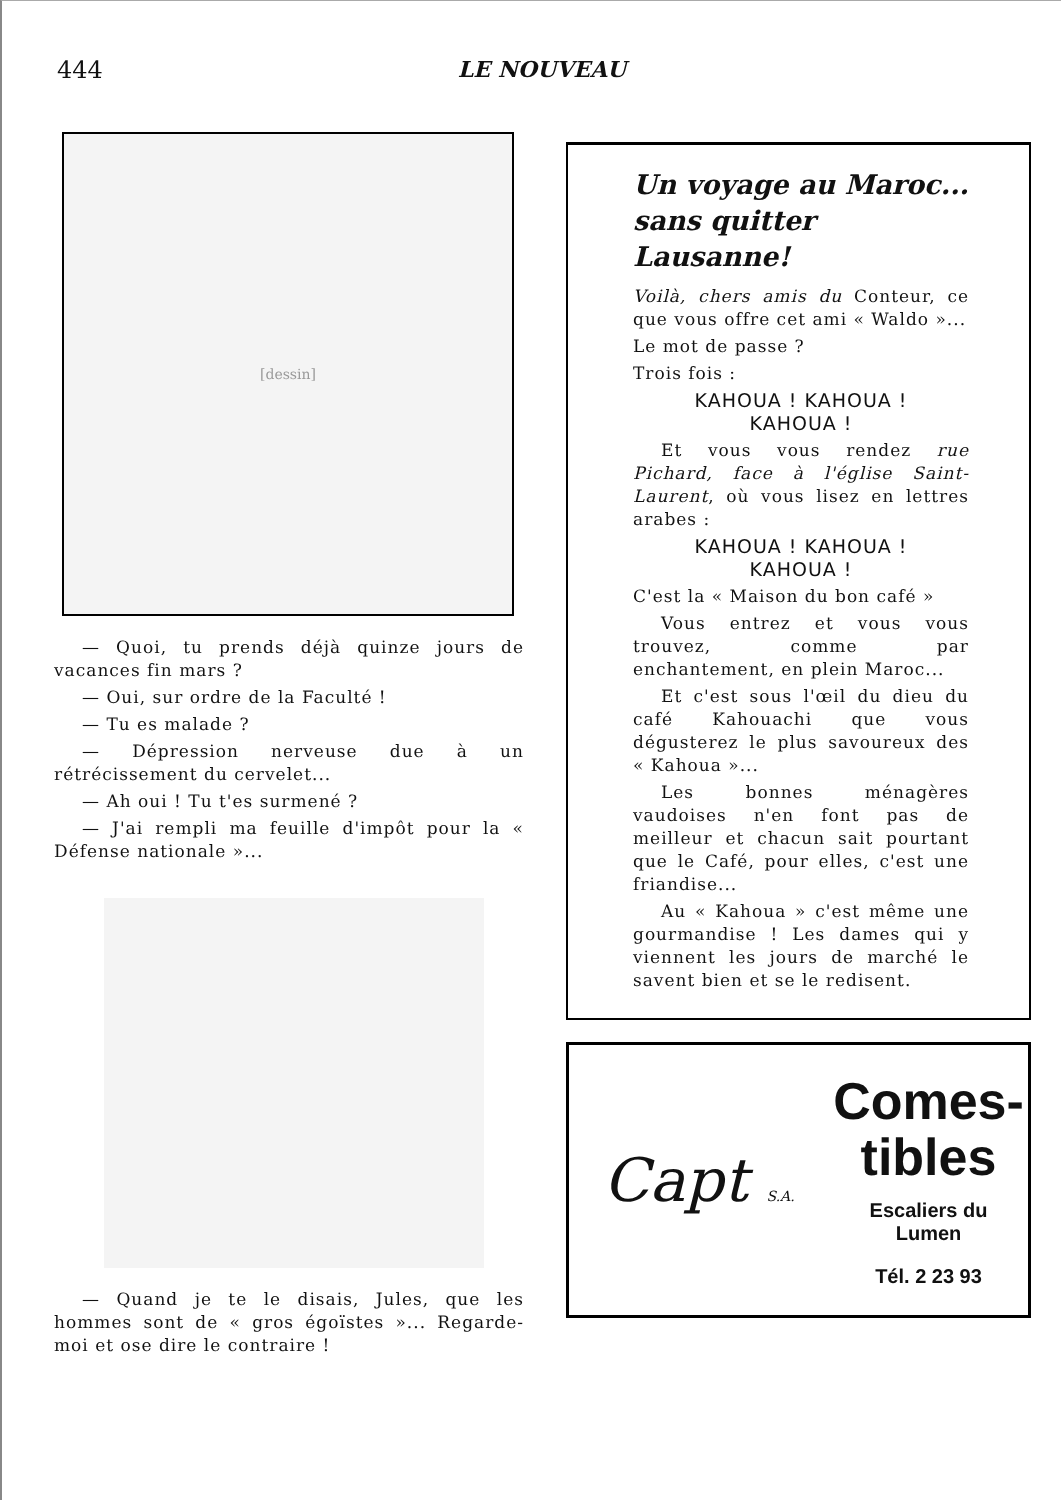444 LE NOUVEAU
[dessin]
— Quoi, tu prends déjà quinze jours de vacances fin mars ?
— Oui, sur ordre de la Faculté !
— Tu es malade ?
— Dépression nerveuse due à un rétrécissement du cervelet...
— Ah oui ! Tu t'es surmené ?
— J'ai rempli ma feuille d'impôt pour la « Défense nationale »...
— Quand je te le disais, Jules, que les hommes sont de « gros égoïstes »... Regarde-moi et ose dire le contraire !
Un voyage au Maroc...
sans quitter Lausanne!
Voilà, chers amis du Conteur, ce que vous offre cet ami « Waldo »...
Le mot de passe ?
Trois fois :
KAHOUA ! KAHOUA !
KAHOUA !
Et vous vous rendez rue Pichard, face à l'église Saint-Laurent, où vous lisez en lettres arabes :
KAHOUA ! KAHOUA !
KAHOUA !
C'est la « Maison du bon café »
Vous entrez et vous vous trouvez, comme par enchantement, en plein Maroc...
Et c'est sous l'œil du dieu du café Kahouachi que vous dégusterez le plus savoureux des « Kahoua »...
Les bonnes ménagères vaudoises n'en font pas de meilleur et chacun sait pourtant que le Café, pour elles, c'est une friandise...
Au « Kahoua » c'est même une gourmandise ! Les dames qui y viennent les jours de marché le savent bien et se le redisent.
Capt S.A.
Comes-
tibles
Escaliers du
Lumen
Tél. 2 23 93